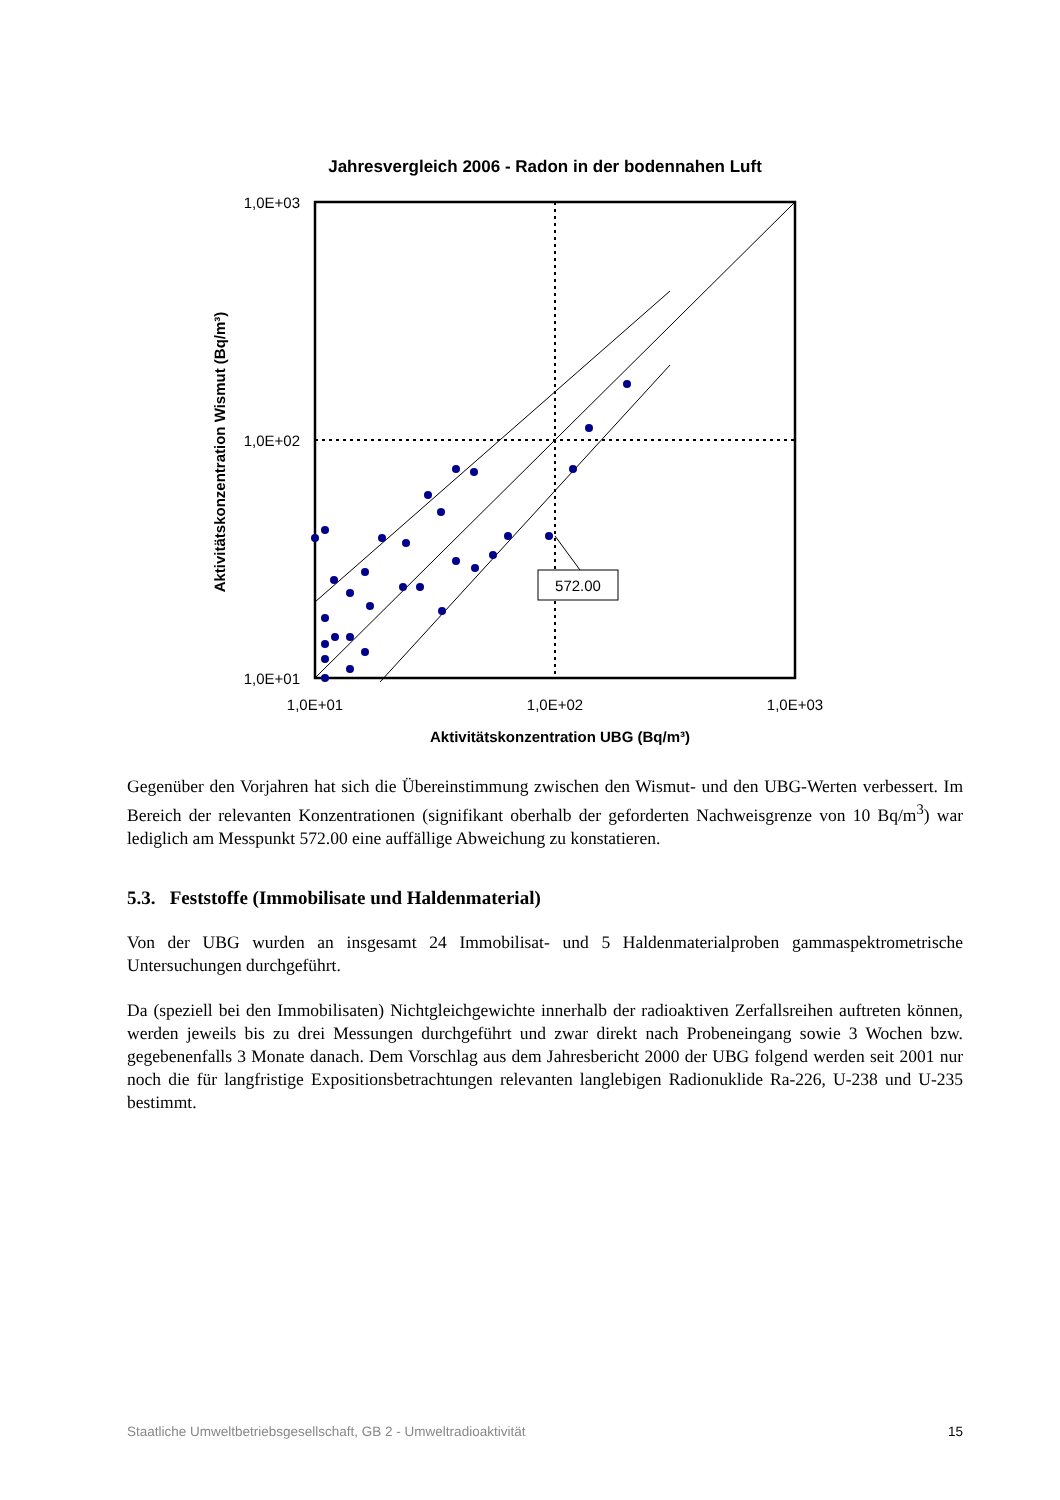Jahresvergleich 2006 - Radon in der bodennahen Luft
572.00
1,0E+03
1,0E+02
1,0E+01
1,0E+01
1,0E+02
1,0E+03
Aktivitätskonzentration UBG (Bq/m³)
Aktivitätskonzentration Wismut (Bq/m³)
Gegenüber den Vorjahren hat sich die Übereinstimmung zwischen den Wismut- und den UBG-Werten verbessert. Im Bereich der relevanten Konzentrationen (signifikant oberhalb der geforderten Nachweisgrenze von 10 Bq/m<sup>3</sup>) war lediglich am Messpunkt 572.00 eine auffällige Abweichung zu konstatieren.
5.3. Feststoffe (Immobilisate und Haldenmaterial)
Von der UBG wurden an insgesamt 24 Immobilisat- und 5 Haldenmaterialproben gammaspektrometrische Untersuchungen durchgeführt.
Da (speziell bei den Immobilisaten) Nichtgleichgewichte innerhalb der radioaktiven Zerfallsreihen auftreten können, werden jeweils bis zu drei Messungen durchgeführt und zwar direkt nach Probeneingang sowie 3 Wochen bzw. gegebenenfalls 3 Monate danach. Dem Vorschlag aus dem Jahresbericht 2000 der UBG folgend werden seit 2001 nur noch die für langfristige Expositionsbetrachtungen relevanten langlebigen Radionuklide Ra-226, U-238 und U-235 bestimmt.
Staatliche Umweltbetriebsgesellschaft, GB 2 - Umweltradioaktivität 15